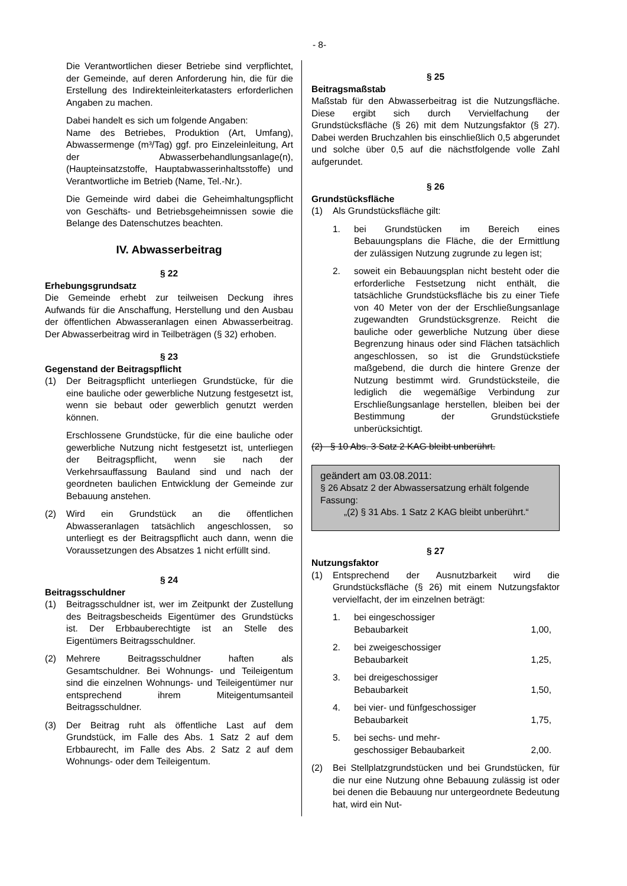- 8-
Die Verantwortlichen dieser Betriebe sind verpflichtet, der Gemeinde, auf deren Anforderung hin, die für die Erstellung des Indirekteinleiterkatasters erforderlichen Angaben zu machen.
Dabei handelt es sich um folgende Angaben:
Name des Betriebes, Produktion (Art, Umfang), Abwassermenge (m³/Tag) ggf. pro Einzeleinleitung, Art der Abwasserbehandlungsanlage(n), (Haupteinsatzstoffe, Hauptabwasserinhaltsstoffe) und Verantwortliche im Betrieb (Name, Tel.-Nr.).
Die Gemeinde wird dabei die Geheimhaltungspflicht von Geschäfts- und Betriebsgeheimnissen sowie die Belange des Datenschutzes beachten.
IV. Abwasserbeitrag
§ 22
Erhebungsgrundsatz
Die Gemeinde erhebt zur teilweisen Deckung ihres Aufwands für die Anschaffung, Herstellung und den Ausbau der öffentlichen Abwasseranlagen einen Abwasserbeitrag. Der Abwasserbeitrag wird in Teilbeträgen (§ 32) erhoben.
§ 23
Gegenstand der Beitragspflicht
(1) Der Beitragspflicht unterliegen Grundstücke, für die eine bauliche oder gewerbliche Nutzung festgesetzt ist, wenn sie bebaut oder gewerblich genutzt werden können.
Erschlossene Grundstücke, für die eine bauliche oder gewerbliche Nutzung nicht festgesetzt ist, unterliegen der Beitragspflicht, wenn sie nach der Verkehrsauffassung Bauland sind und nach der geordneten baulichen Entwicklung der Gemeinde zur Bebauung anstehen.
(2) Wird ein Grundstück an die öffentlichen Abwasseranlagen tatsächlich angeschlossen, so unterliegt es der Beitragspflicht auch dann, wenn die Voraussetzungen des Absatzes 1 nicht erfüllt sind.
§ 24
Beitragsschuldner
(1) Beitragsschuldner ist, wer im Zeitpunkt der Zustellung des Beitragsbescheids Eigentümer des Grundstücks ist. Der Erbbauberechtigte ist an Stelle des Eigentümers Beitragsschuldner.
(2) Mehrere Beitragsschuldner haften als Gesamtschuldner. Bei Wohnungs- und Teileigentum sind die einzelnen Wohnungs- und Teileigentümer nur entsprechend ihrem Miteigentumsanteil Beitragsschuldner.
(3) Der Beitrag ruht als öffentliche Last auf dem Grundstück, im Falle des Abs. 1 Satz 2 auf dem Erbbaurecht, im Falle des Abs. 2 Satz 2 auf dem Wohnungs- oder dem Teileigentum.
§ 25
Beitragsmaßstab
Maßstab für den Abwasserbeitrag ist die Nutzungsfläche. Diese ergibt sich durch Vervielfachung der Grundstücksfläche (§ 26) mit dem Nutzungsfaktor (§ 27). Dabei werden Bruchzahlen bis einschließlich 0,5 abgerundet und solche über 0,5 auf die nächstfolgende volle Zahl aufgerundet.
§ 26
Grundstücksfläche
(1) Als Grundstücksfläche gilt:
1. bei Grundstücken im Bereich eines Bebauungsplans die Fläche, die der Ermittlung der zulässigen Nutzung zugrunde zu legen ist;
2. soweit ein Bebauungsplan nicht besteht oder die erforderliche Festsetzung nicht enthält, die tatsächliche Grundstücksfläche bis zu einer Tiefe von 40 Meter von der der Erschließungsanlage zugewandten Grundstücksgrenze. Reicht die bauliche oder gewerbliche Nutzung über diese Begrenzung hinaus oder sind Flächen tatsächlich angeschlossen, so ist die Grundstückstiefe maßgebend, die durch die hintere Grenze der Nutzung bestimmt wird. Grundstücksteile, die lediglich die wegemäßige Verbindung zur Erschließungsanlage herstellen, bleiben bei der Bestimmung der Grundstückstiefe unberücksichtigt.
(2) § 10 Abs. 3 Satz 2 KAG bleibt unberührt.
geändert am 03.08.2011:
§ 26 Absatz 2 der Abwassersatzung erhält folgende Fassung:
„(2) § 31 Abs. 1 Satz 2 KAG bleibt unberührt.“
§ 27
Nutzungsfaktor
(1) Entsprechend der Ausnutzbarkeit wird die Grundstücksfläche (§ 26) mit einem Nutzungsfaktor vervielfacht, der im einzelnen beträgt:
1. bei eingeschossiger
Bebaubarkeit 1,00,
2. bei zweigeschossiger
Bebaubarkeit 1,25,
3. bei dreigeschossiger
Bebaubarkeit 1,50,
4. bei vier- und fünfgeschossiger
Bebaubarkeit 1,75,
5. bei sechs- und mehr-
geschossiger Bebaubarkeit 2,00.
(2) Bei Stellplatzgrundstücken und bei Grundstücken, für die nur eine Nutzung ohne Bebauung zulässig ist oder bei denen die Bebauung nur untergeordnete Bedeutung hat, wird ein Nut-